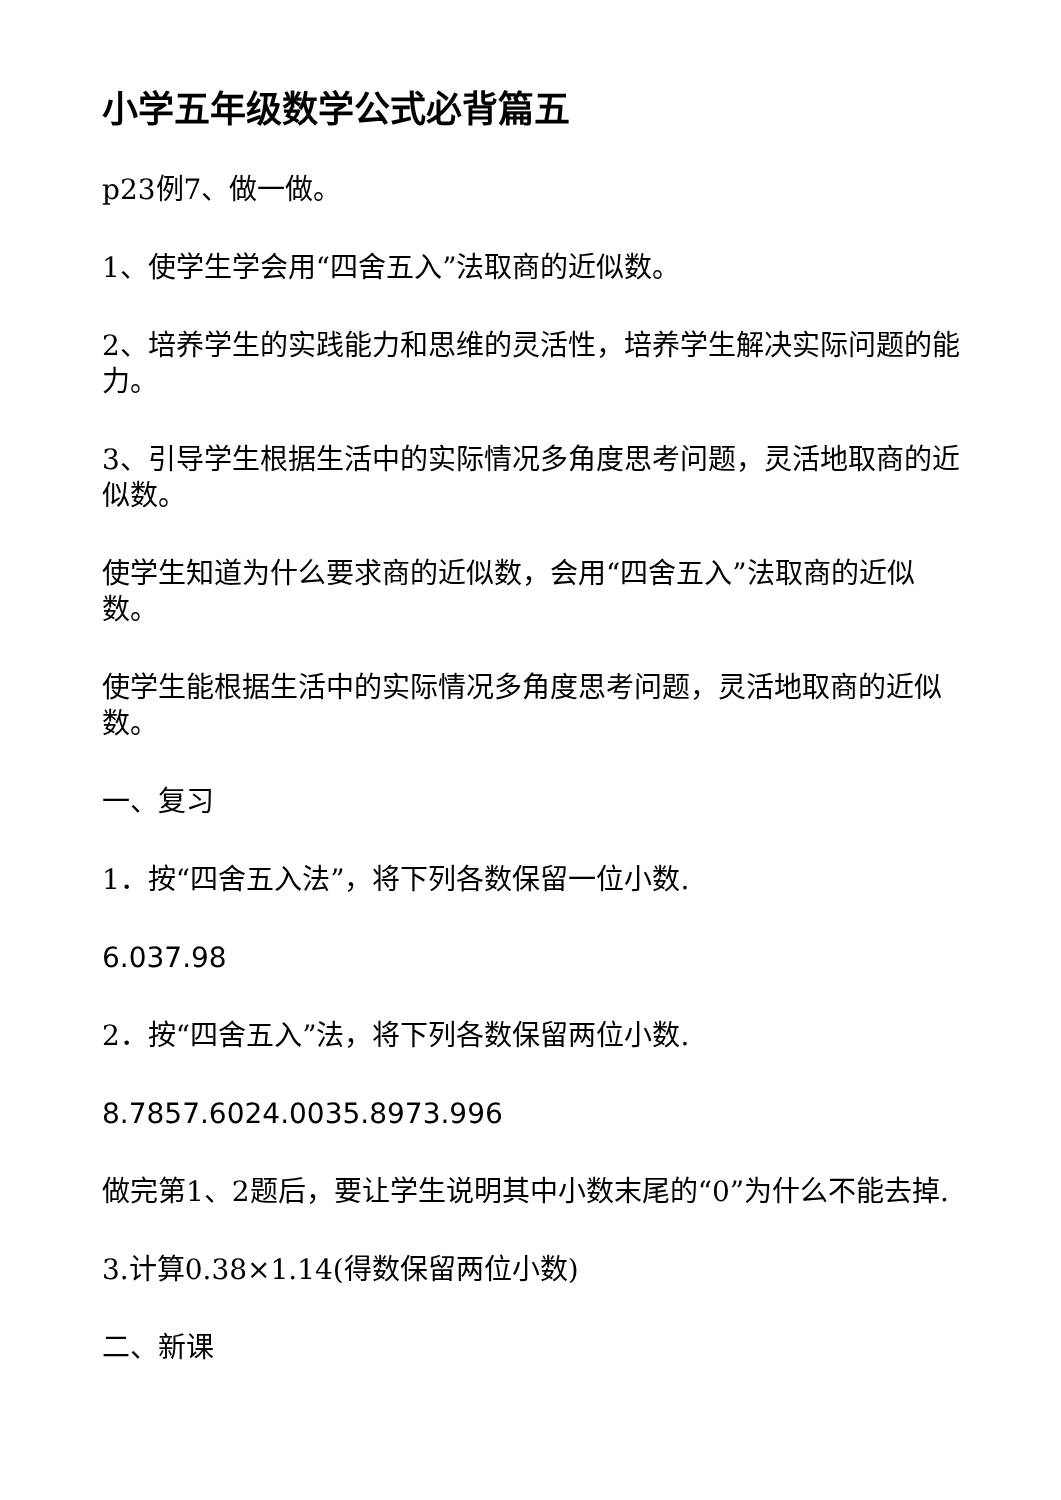小学五年级数学公式必背篇五
p23例7、做一做。
1、使学生学会用“四舍五入”法取商的近似数。
2、培养学生的实践能力和思维的灵活性，培养学生解决实际问题的能力。
3、引导学生根据生活中的实际情况多角度思考问题，灵活地取商的近似数。
使学生知道为什么要求商的近似数，会用“四舍五入”法取商的近似数。
使学生能根据生活中的实际情况多角度思考问题，灵活地取商的近似数。
一、复习
1．按“四舍五入法”，将下列各数保留一位小数.
6.037.98
2．按“四舍五入”法，将下列各数保留两位小数.
8.7857.6024.0035.8973.996
做完第1、2题后，要让学生说明其中小数末尾的“0”为什么不能去掉.
3.计算0.38×1.14(得数保留两位小数)
二、新课